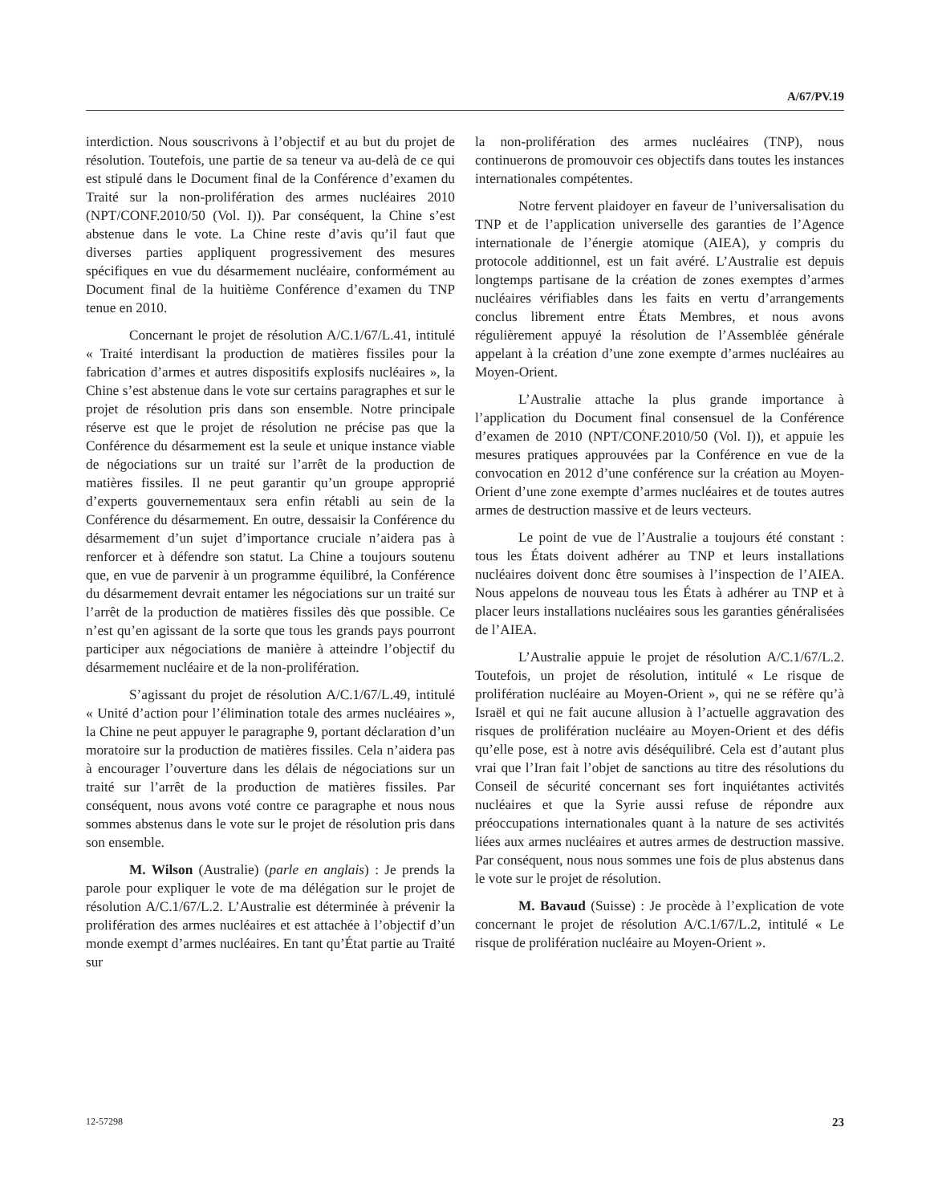A/67/PV.19
interdiction. Nous souscrivons à l’objectif et au but du projet de résolution. Toutefois, une partie de sa teneur va au-delà de ce qui est stipulé dans le Document final de la Conférence d’examen du Traité sur la non-prolifération des armes nucléaires 2010 (NPT/CONF.2010/50 (Vol. I)). Par conséquent, la Chine s’est abstenue dans le vote. La Chine reste d’avis qu’il faut que diverses parties appliquent progressivement des mesures spécifiques en vue du désarmement nucléaire, conformément au Document final de la huitième Conférence d’examen du TNP tenue en 2010.
Concernant le projet de résolution A/C.1/67/L.41, intitulé « Traité interdisant la production de matières fissiles pour la fabrication d’armes et autres dispositifs explosifs nucléaires », la Chine s’est abstenue dans le vote sur certains paragraphes et sur le projet de résolution pris dans son ensemble. Notre principale réserve est que le projet de résolution ne précise pas que la Conférence du désarmement est la seule et unique instance viable de négociations sur un traité sur l’arrêt de la production de matières fissiles. Il ne peut garantir qu’un groupe approprié d’experts gouvernementaux sera enfin rétabli au sein de la Conférence du désarmement. En outre, dessaisir la Conférence du désarmement d’un sujet d’importance cruciale n’aidera pas à renforcer et à défendre son statut. La Chine a toujours soutenu que, en vue de parvenir à un programme équilibré, la Conférence du désarmement devrait entamer les négociations sur un traité sur l’arrêt de la production de matières fissiles dès que possible. Ce n’est qu’en agissant de la sorte que tous les grands pays pourront participer aux négociations de manière à atteindre l’objectif du désarmement nucléaire et de la non-prolifération.
S’agissant du projet de résolution A/C.1/67/L.49, intitulé « Unité d’action pour l’élimination totale des armes nucléaires », la Chine ne peut appuyer le paragraphe 9, portant déclaration d’un moratoire sur la production de matières fissiles. Cela n’aidera pas à encourager l’ouverture dans les délais de négociations sur un traité sur l’arrêt de la production de matières fissiles. Par conséquent, nous avons voté contre ce paragraphe et nous nous sommes abstenus dans le vote sur le projet de résolution pris dans son ensemble.
M. Wilson (Australie) (parle en anglais) : Je prends la parole pour expliquer le vote de ma délégation sur le projet de résolution A/C.1/67/L.2. L’Australie est déterminée à prévenir la prolifération des armes nucléaires et est attachée à l’objectif d’un monde exempt d’armes nucléaires. En tant qu’État partie au Traité sur
la non-prolifération des armes nucléaires (TNP), nous continuerons de promouvoir ces objectifs dans toutes les instances internationales compétentes.
Notre fervent plaidoyer en faveur de l’universalisation du TNP et de l’application universelle des garanties de l’Agence internationale de l’énergie atomique (AIEA), y compris du protocole additionnel, est un fait avéré. L’Australie est depuis longtemps partisane de la création de zones exemptes d’armes nucléaires vérifiables dans les faits en vertu d’arrangements conclus librement entre États Membres, et nous avons régulièrement appuyé la résolution de l’Assemblée générale appelant à la création d’une zone exempte d’armes nucléaires au Moyen-Orient.
L’Australie attache la plus grande importance à l’application du Document final consensuel de la Conférence d’examen de 2010 (NPT/CONF.2010/50 (Vol. I)), et appuie les mesures pratiques approuvées par la Conférence en vue de la convocation en 2012 d’une conférence sur la création au Moyen-Orient d’une zone exempte d’armes nucléaires et de toutes autres armes de destruction massive et de leurs vecteurs.
Le point de vue de l’Australie a toujours été constant : tous les États doivent adhérer au TNP et leurs installations nucléaires doivent donc être soumises à l’inspection de l’AIEA. Nous appelons de nouveau tous les États à adhérer au TNP et à placer leurs installations nucléaires sous les garanties généralisées de l’AIEA.
L’Australie appuie le projet de résolution A/C.1/67/L.2. Toutefois, un projet de résolution, intitulé « Le risque de prolifération nucléaire au Moyen-Orient », qui ne se réfère qu’à Israël et qui ne fait aucune allusion à l’actuelle aggravation des risques de prolifération nucléaire au Moyen-Orient et des défis qu’elle pose, est à notre avis déséquilibré. Cela est d’autant plus vrai que l’Iran fait l’objet de sanctions au titre des résolutions du Conseil de sécurité concernant ses fort inquiétantes activités nucléaires et que la Syrie aussi refuse de répondre aux préoccupations internationales quant à la nature de ses activités liées aux armes nucléaires et autres armes de destruction massive. Par conséquent, nous nous sommes une fois de plus abstenus dans le vote sur le projet de résolution.
M. Bavaud (Suisse) : Je procède à l’explication de vote concernant le projet de résolution A/C.1/67/L.2, intitulé « Le risque de prolifération nucléaire au Moyen-Orient ».
12-57298 23